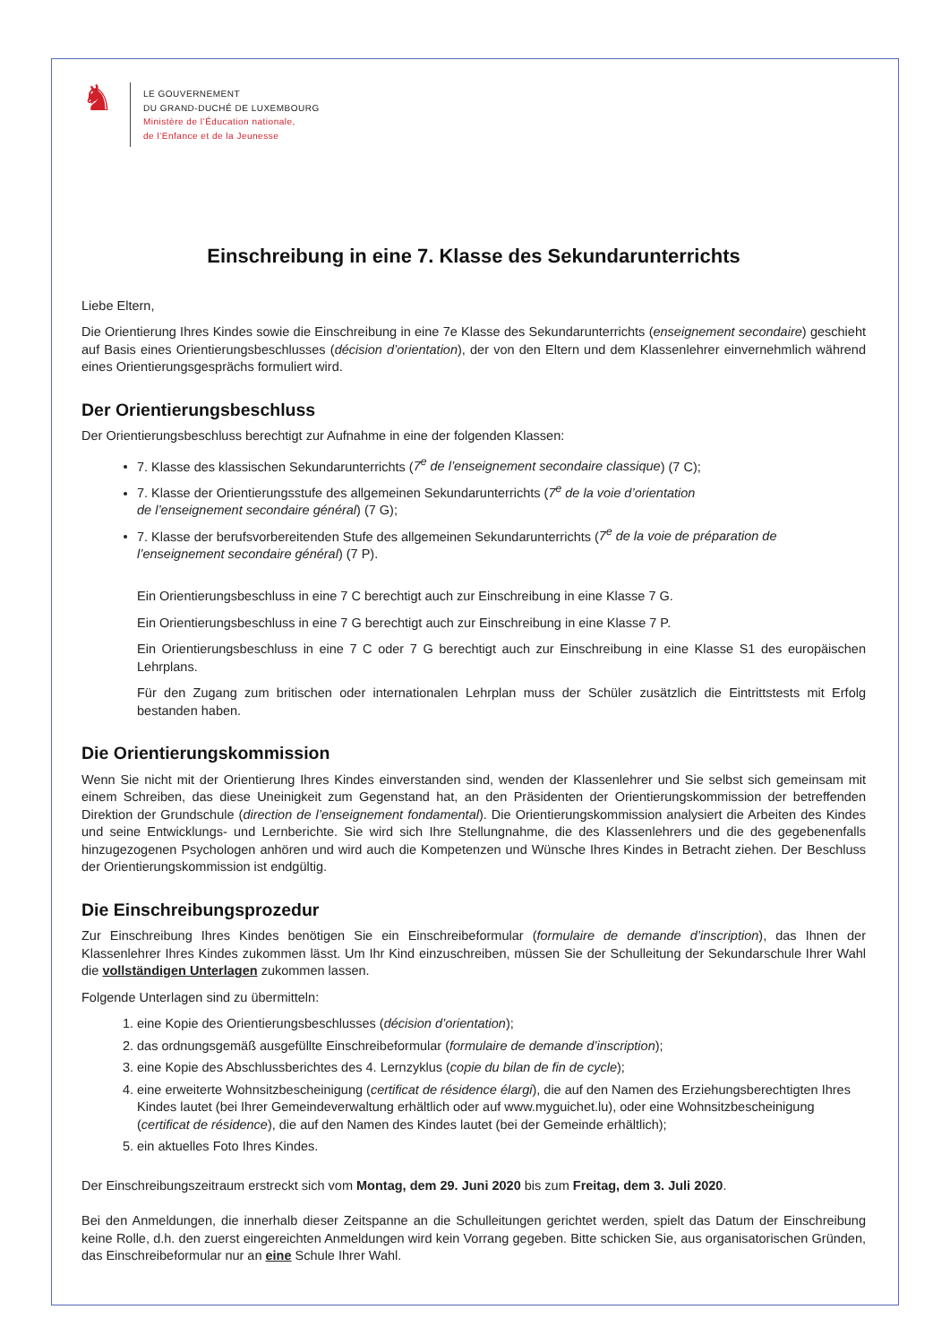♞
LE GOUVERNEMENT
DU GRAND-DUCHÉ DE LUXEMBOURG
Ministère de l’Éducation nationale,
de l’Enfance et de la Jeunesse
Einschreibung in eine 7. Klasse des Sekundarunterrichts
Liebe Eltern,
Die Orientierung Ihres Kindes sowie die Einschreibung in eine 7e Klasse des Sekundarunterrichts (enseignement secondaire) geschieht auf Basis eines Orientierungsbeschlusses (décision d’orientation), der von den Eltern und dem Klassenlehrer einvernehmlich während eines Orientierungsgesprächs formuliert wird.
Der Orientierungsbeschluss
Der Orientierungsbeschluss berechtigt zur Aufnahme in eine der folgenden Klassen:
7. Klasse des klassischen Sekundarunterrichts (7<sup>e</sup> de l’enseignement secondaire classique) (7 C);
7. Klasse der Orientierungsstufe des allgemeinen Sekundarunterrichts (7<sup>e</sup> de la voie d’orientation
de l’enseignement secondaire général) (7 G);
7. Klasse der berufsvorbereitenden Stufe des allgemeinen Sekundarunterrichts (7<sup>e</sup> de la voie de préparation de l’enseignement secondaire général) (7 P).
Ein Orientierungsbeschluss in eine 7 C berechtigt auch zur Einschreibung in eine Klasse 7 G.
Ein Orientierungsbeschluss in eine 7 G berechtigt auch zur Einschreibung in eine Klasse 7 P.
Ein Orientierungsbeschluss in eine 7 C oder 7 G berechtigt auch zur Einschreibung in eine Klasse S1 des europäischen Lehrplans.
Für den Zugang zum britischen oder internationalen Lehrplan muss der Schüler zusätzlich die Eintrittstests mit Erfolg bestanden haben.
Die Orientierungskommission
Wenn Sie nicht mit der Orientierung Ihres Kindes einverstanden sind, wenden der Klassenlehrer und Sie selbst sich gemeinsam mit einem Schreiben, das diese Uneinigkeit zum Gegenstand hat, an den Präsidenten der Orientierungskommission der betreffenden Direktion der Grundschule (direction de l’enseignement fondamental). Die Orientierungskommission analysiert die Arbeiten des Kindes und seine Entwicklungs- und Lernberichte. Sie wird sich Ihre Stellungnahme, die des Klassenlehrers und die des gegebenenfalls hinzugezogenen Psychologen anhören und wird auch die Kompetenzen und Wünsche Ihres Kindes in Betracht ziehen. Der Beschluss der Orientierungskommission ist endgültig.
Die Einschreibungsprozedur
Zur Einschreibung Ihres Kindes benötigen Sie ein Einschreibeformular (formulaire de demande d’inscription), das Ihnen der Klassenlehrer Ihres Kindes zukommen lässt. Um Ihr Kind einzuschreiben, müssen Sie der Schulleitung der Sekundarschule Ihrer Wahl die vollständigen Unterlagen zukommen lassen.
Folgende Unterlagen sind zu übermitteln:
1. eine Kopie des Orientierungsbeschlusses (décision d’orientation);
2. das ordnungsgemäß ausgefüllte Einschreibeformular (formulaire de demande d’inscription);
3. eine Kopie des Abschlussberichtes des 4. Lernzyklus (copie du bilan de fin de cycle);
4. eine erweiterte Wohnsitzbescheinigung (certificat de résidence élargi), die auf den Namen des Erziehungsberechtigten Ihres Kindes lautet (bei Ihrer Gemeindeverwaltung erhältlich oder auf www.myguichet.lu), oder eine Wohnsitzbescheinigung (certificat de résidence), die auf den Namen des Kindes lautet (bei der Gemeinde erhältlich);
5. ein aktuelles Foto Ihres Kindes.
Der Einschreibungszeitraum erstreckt sich vom Montag, dem 29. Juni 2020 bis zum Freitag, dem 3. Juli 2020.
Bei den Anmeldungen, die innerhalb dieser Zeitspanne an die Schulleitungen gerichtet werden, spielt das Datum der Einschreibung keine Rolle, d.h. den zuerst eingereichten Anmeldungen wird kein Vorrang gegeben. Bitte schicken Sie, aus organisatorischen Gründen, das Einschreibeformular nur an eine Schule Ihrer Wahl.